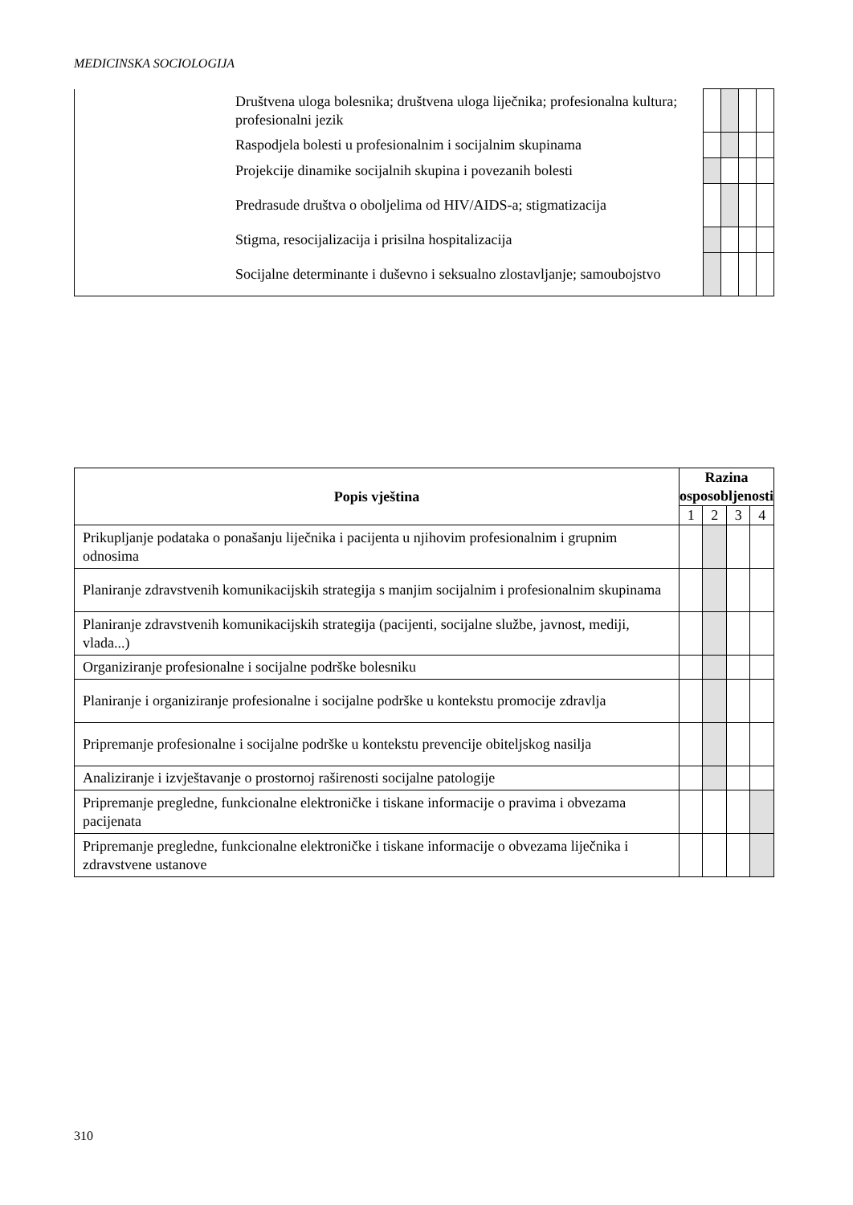MEDICINSKA SOCIOLOGIJA
| | Društvena uloga bolesnika; društvena uloga liječnika; profesionalna kultura; profesionalni jezik | | | | |
| | Raspodjela bolesti u profesionalnim i socijalnim skupinama | | | | |
| | Projekcije dinamike socijalnih skupina i povezanih bolesti | | | | |
| | Predrasude društva o oboljelima od HIV/AIDS-a; stigmatizacija | | | | |
| | Stigma, resocijalizacija i prisilna hospitalizacija | | | | |
| | Socijalne determinante i duševno i seksualno zlostavljanje; samoubojstvo | | | | |
| Popis vještina | Razina osposobljenosti | | | |
| --- | --- | --- | --- | --- |
| | 1 | 2 | 3 | 4 |
| Prikupljanje podataka o ponašanju liječnika i pacijenta u njihovim profesionalnim i grupnim odnosima | | | | |
| Planiranje zdravstvenih komunikacijskih strategija s manjim socijalnim i profesionalnim skupinama | | | | |
| Planiranje zdravstvenih komunikacijskih strategija (pacijenti, socijalne službe, javnost, mediji, vlada...) | | | | |
| Organiziranje profesionalne i socijalne podrške bolesniku | | | | |
| Planiranje i organiziranje profesionalne i socijalne podrške u kontekstu promocije zdravlja | | | | |
| Pripremanje profesionalne i socijalne podrške u kontekstu prevencije obiteljskog nasilja | | | | |
| Analiziranje i izvještavanje o prostornoj raširenosti socijalne patologije | | | | |
| Pripremanje pregledne, funkcionalne elektroničke i tiskane informacije o pravima i obvezama pacijenata | | | | |
| Pripremanje pregledne, funkcionalne elektroničke i tiskane informacije o obvezama liječnika i zdravstvene ustanove | | | | |
310